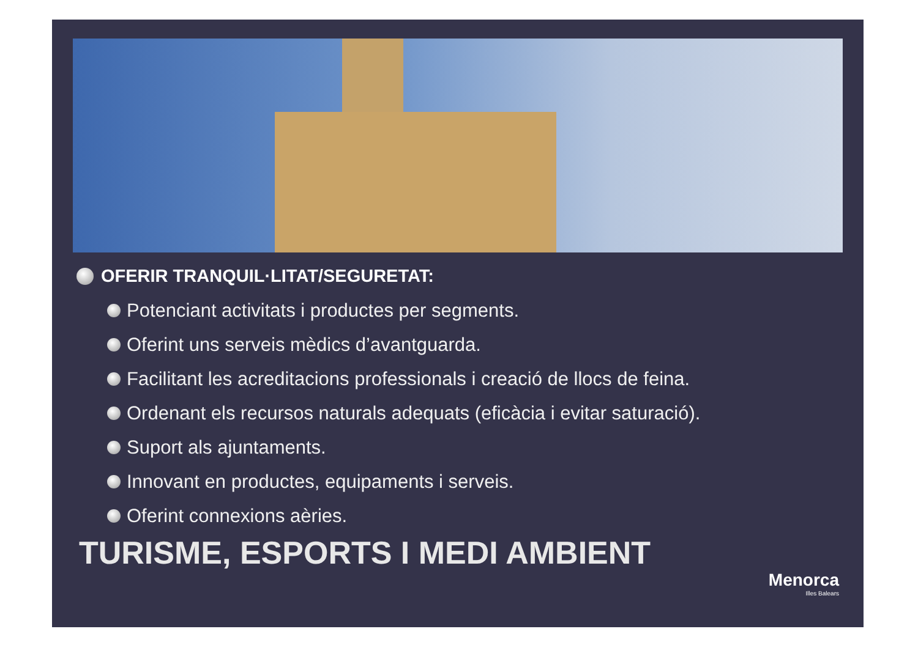OFERIR TRANQUIL·LITAT/SEGURETAT:
Potenciant activitats i productes per segments.
Oferint uns serveis mèdics d’avantguarda.
Facilitant les acreditacions professionals i creació de llocs de feina.
Ordenant els recursos naturals adequats (eficàcia i evitar saturació).
Suport als ajuntaments.
Innovant en productes, equipaments i serveis.
Oferint connexions aèries.
TURISME, ESPORTS I MEDI AMBIENT
Menorca
Illes Balears